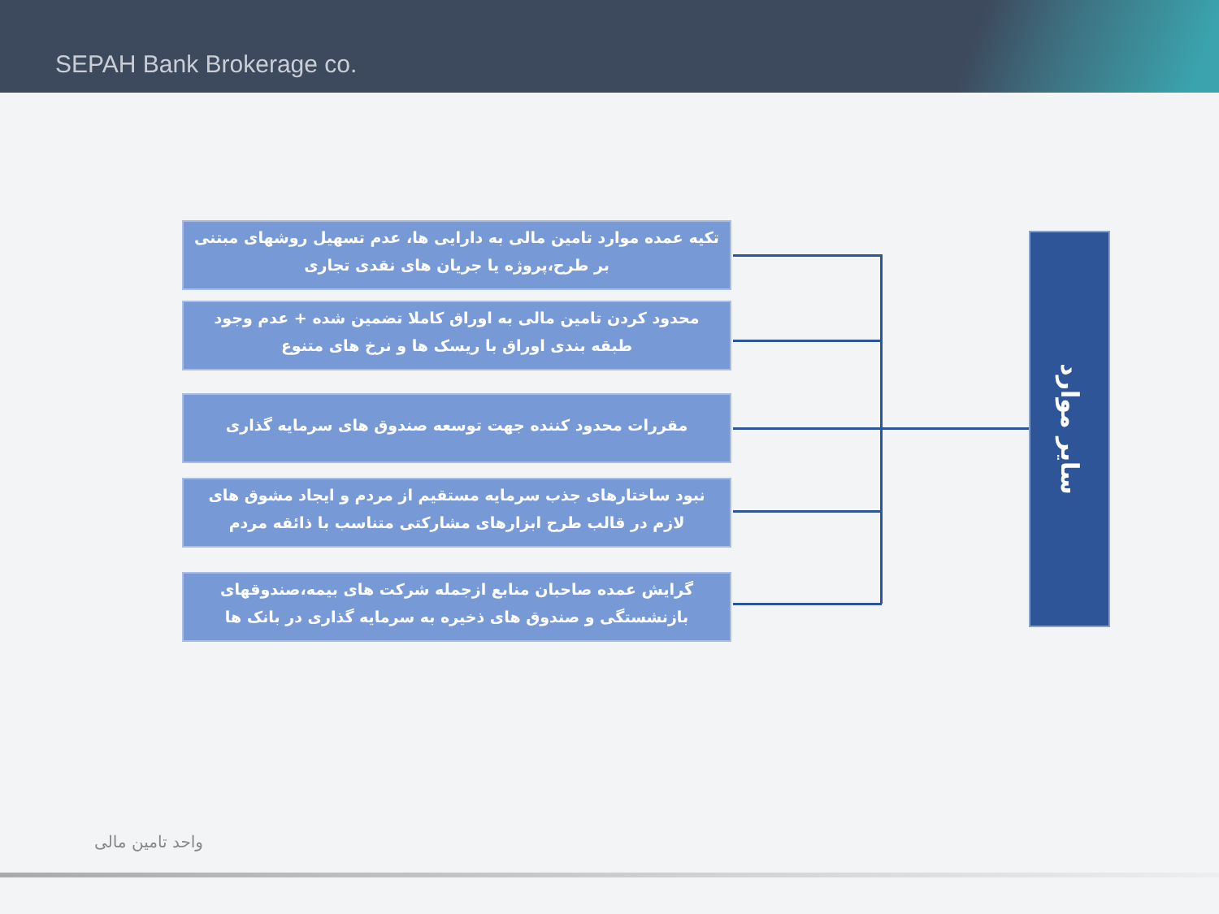SEPAH Bank Brokerage co.
تکیه عمده موارد تامین مالی به دارایی ها، عدم تسهیل روشهای مبتنی بر طرح،پروژه یا جریان های نقدی تجاری
محدود کردن تامین مالی به اوراق کاملا تضمین شده + عدم وجود طبقه بندی اوراق با ریسک ها و نرخ های متنوع
مقررات محدود کننده جهت توسعه صندوق های سرمایه گذاری
نبود ساختارهای جذب سرمایه مستقیم از مردم و ایجاد مشوق های لازم در قالب طرح ابزارهای مشارکتی متناسب با ذائقه مردم
گرایش عمده صاحبان منابع ازجمله شرکت های بیمه،صندوقهای بازنشستگی و صندوق های ذخیره به سرمایه گذاری در بانک ها
سایر موارد
واحد تامین مالی